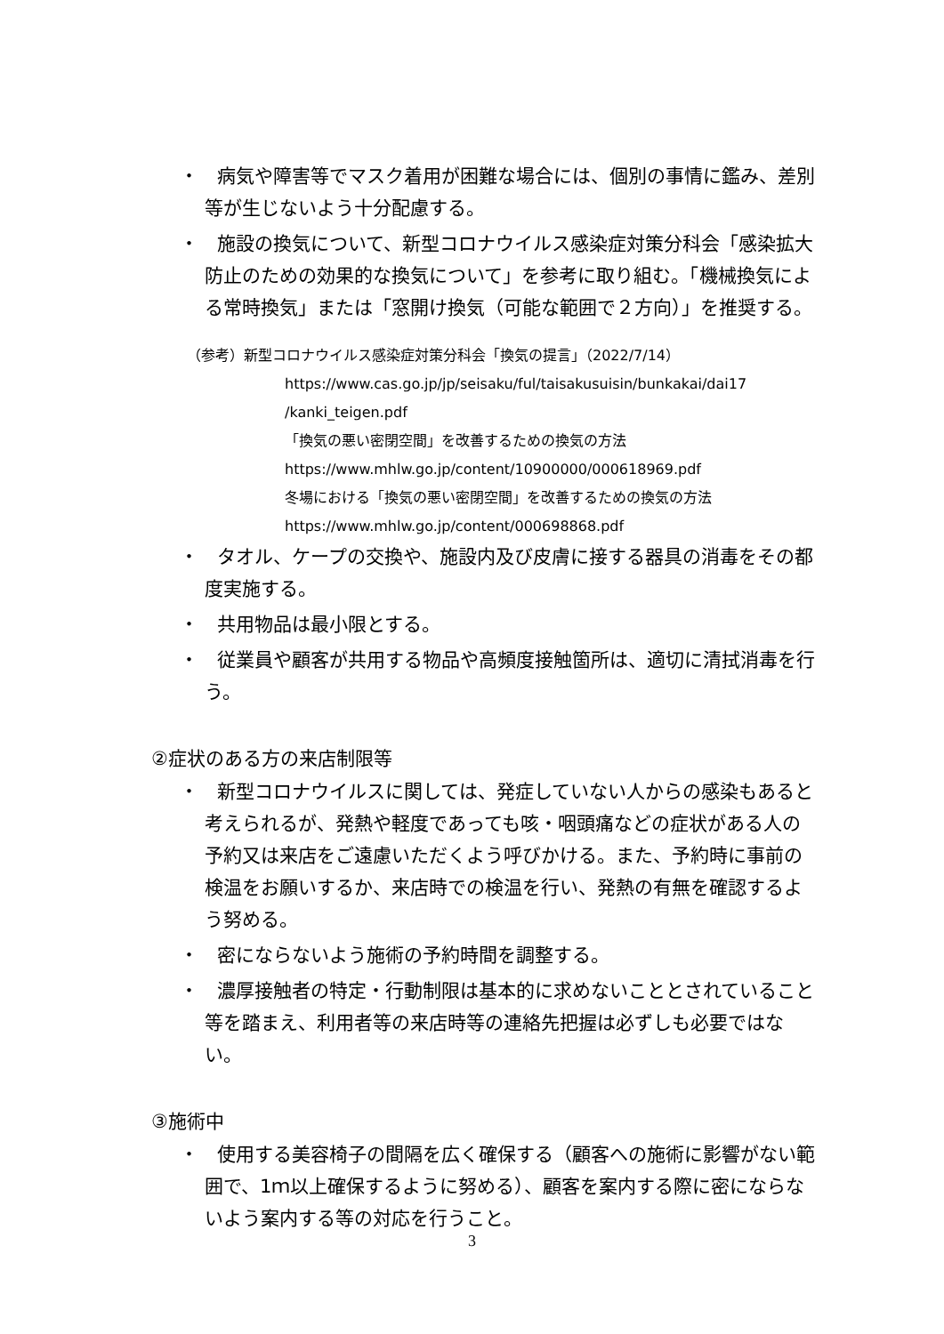・　病気や障害等でマスク着用が困難な場合には、個別の事情に鑑み、差別等が生じないよう十分配慮する。
・　施設の換気について、新型コロナウイルス感染症対策分科会「感染拡大防止のための効果的な換気について」を参考に取り組む。「機械換気による常時換気」または「窓開け換気（可能な範囲で２方向）」を推奨する。
（参考）新型コロナウイルス感染症対策分科会「換気の提言」（2022/7/14）
https://www.cas.go.jp/jp/seisaku/ful/taisakusuisin/bunkakai/dai17
/kanki_teigen.pdf
「換気の悪い密閉空間」を改善するための換気の方法
https://www.mhlw.go.jp/content/10900000/000618969.pdf
冬場における「換気の悪い密閉空間」を改善するための換気の方法
https://www.mhlw.go.jp/content/000698868.pdf
・　タオル、ケープの交換や、施設内及び皮膚に接する器具の消毒をその都度実施する。
・　共用物品は最小限とする。
・　従業員や顧客が共用する物品や高頻度接触箇所は、適切に清拭消毒を行う。
②症状のある方の来店制限等
・　新型コロナウイルスに関しては、発症していない人からの感染もあると考えられるが、発熱や軽度であっても咳・咽頭痛などの症状がある人の予約又は来店をご遠慮いただくよう呼びかける。また、予約時に事前の検温をお願いするか、来店時での検温を行い、発熱の有無を確認するよう努める。
・　密にならないよう施術の予約時間を調整する。
・　濃厚接触者の特定・行動制限は基本的に求めないこととされていること等を踏まえ、利用者等の来店時等の連絡先把握は必ずしも必要ではない。
③施術中
・　使用する美容椅子の間隔を広く確保する（顧客への施術に影響がない範囲で、1ｍ以上確保するように努める）、顧客を案内する際に密にならないよう案内する等の対応を行うこと。
3